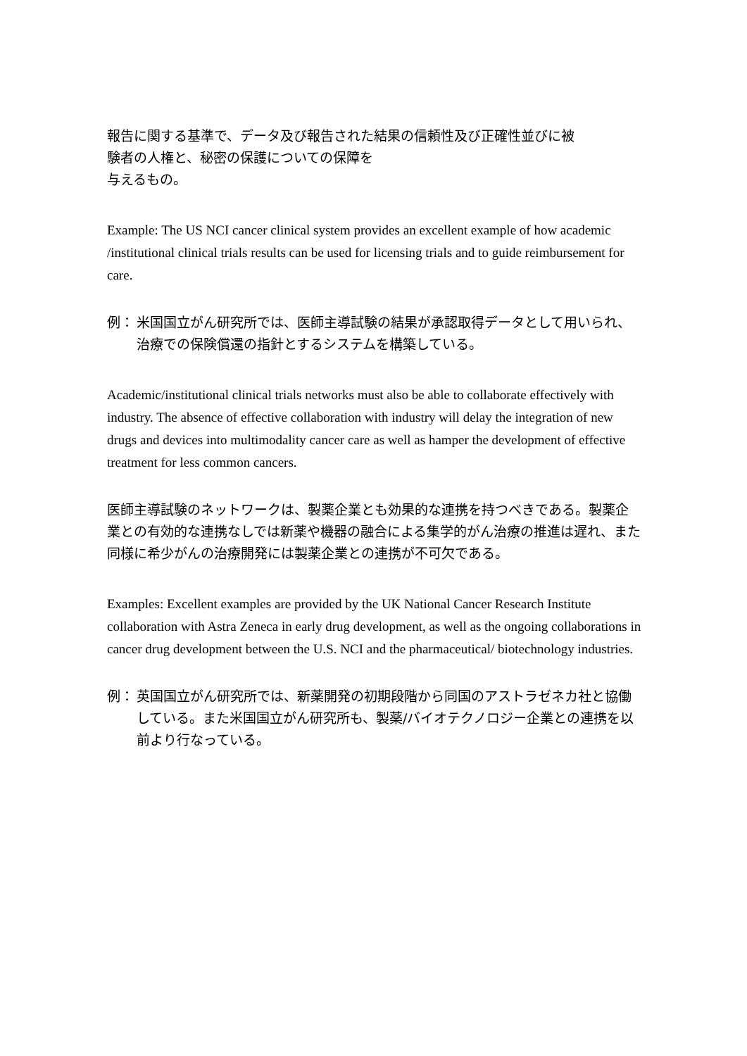報告に関する基準で、データ及び報告された結果の信頼性及び正確性並びに被
験者の人権と、秘密の保護についての保障を
与えるもの。
Example: The US NCI cancer clinical system provides an excellent example of how academic /institutional clinical trials results can be used for licensing trials and to guide reimbursement for care.
例： 米国国立がん研究所では、医師主導試験の結果が承認取得データとして用いられ、治療での保険償還の指針とするシステムを構築している。
Academic/institutional clinical trials networks must also be able to collaborate effectively with industry. The absence of effective collaboration with industry will delay the integration of new drugs and devices into multimodality cancer care as well as hamper the development of effective treatment for less common cancers.
医師主導試験のネットワークは、製薬企業とも効果的な連携を持つべきである。製薬企業との有効的な連携なしでは新薬や機器の融合による集学的がん治療の推進は遅れ、また同様に希少がんの治療開発には製薬企業との連携が不可欠である。
Examples: Excellent examples are provided by the UK National Cancer Research Institute collaboration with Astra Zeneca in early drug development, as well as the ongoing collaborations in cancer drug development between the U.S. NCI and the pharmaceutical/ biotechnology industries.
例： 英国国立がん研究所では、新薬開発の初期段階から同国のアストラゼネカ社と協働している。また米国国立がん研究所も、製薬/バイオテクノロジー企業との連携を以前より行なっている。